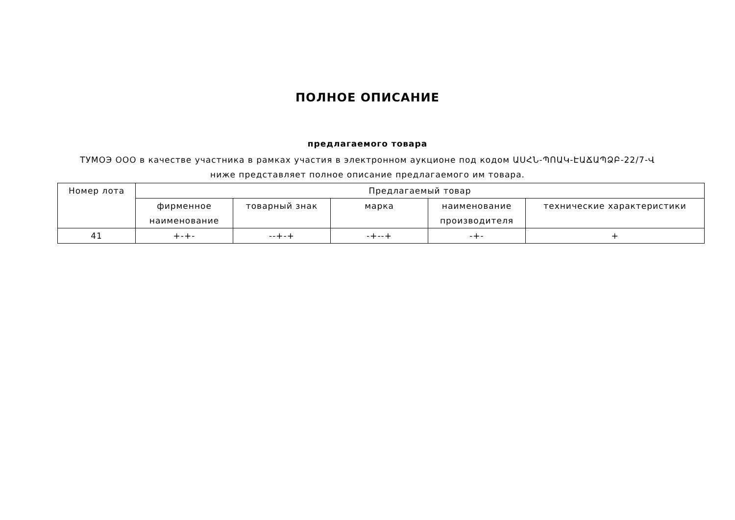ПОЛНОЕ ОПИСАНИЕ
предлагаемого товара
ТУМОЭ ООО в качестве участника в рамках участия в электронном аукционе под кодом ԱՍՀՆ-ՊՈԱԿ-ԷԱՃԱՊՁԲ-22/7-Վ ниже представляет полное описание предлагаемого им товара.
| Номер лота | Предлагаемый товар | | | | |
| --- | --- | --- | --- | --- | --- |
| | фирменное наименование | товарный знак | марка | наименование производителя | технические характеристики |
| 41 | +-+- | --+-+ | -+--+ | -+- | + |